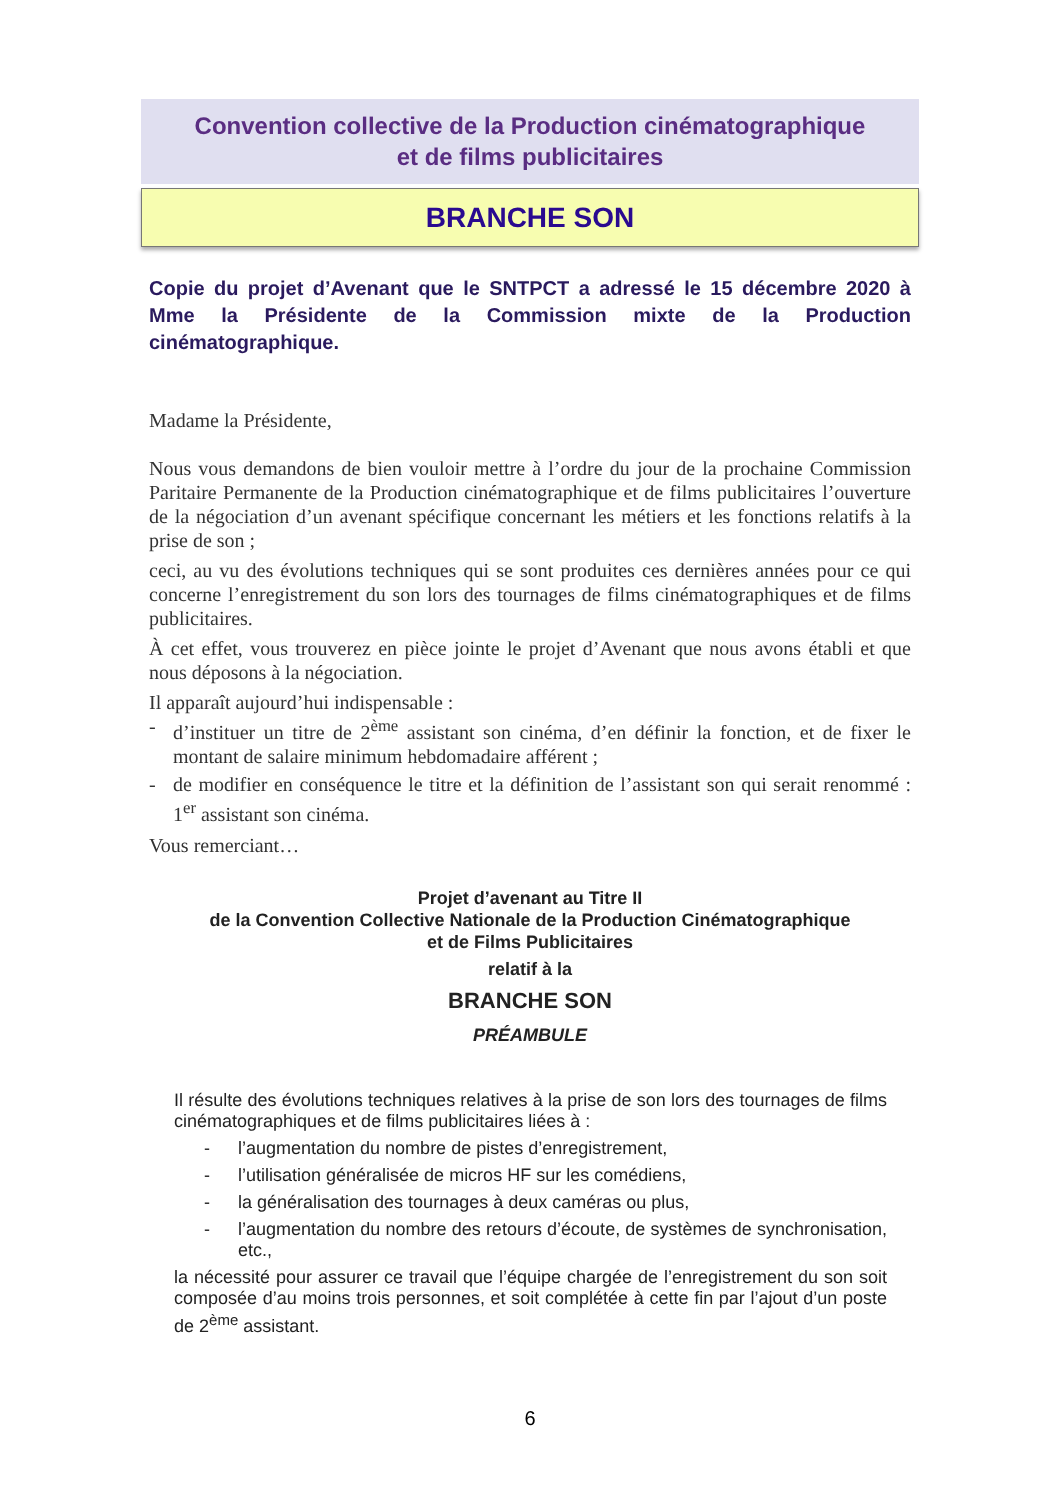Convention collective de la Production cinématographique
et de films publicitaires
BRANCHE SON
Copie du projet d’Avenant que le SNTPCT a adressé le 15 décembre 2020 à Mme la Présidente de la Commission mixte de la Production cinématographique.
Madame la Présidente,
Nous vous demandons de bien vouloir mettre à l’ordre du jour de la prochaine Commission Paritaire Permanente de la Production cinématographique et de films publicitaires l’ouverture de la négociation d’un avenant spécifique concernant les métiers et les fonctions relatifs à la prise de son ;
ceci, au vu des évolutions techniques qui se sont produites ces dernières années pour ce qui concerne l’enregistrement du son lors des tournages de films cinématographiques et de films publicitaires.
À cet effet, vous trouverez en pièce jointe le projet d’Avenant que nous avons établi et que nous déposons à la négociation.
Il apparaît aujourd’hui indispensable :
- d’instituer un titre de 2<sup>ème</sup> assistant son cinéma, d’en définir la fonction, et de fixer le montant de salaire minimum hebdomadaire afférent ;
- de modifier en conséquence le titre et la définition de l’assistant son qui serait renommé : 1<sup>er</sup> assistant son cinéma.
Vous remerciant…
Projet d’avenant au Titre II
de la Convention Collective Nationale de la Production Cinématographique
et de Films Publicitaires
relatif à la
BRANCHE SON
PRÉAMBULE
Il résulte des évolutions techniques relatives à la prise de son lors des tournages de films cinématographiques et de films publicitaires liées à :
- l’augmentation du nombre de pistes d’enregistrement,
- l’utilisation généralisée de micros HF sur les comédiens,
- la généralisation des tournages à deux caméras ou plus,
- l’augmentation du nombre des retours d’écoute, de systèmes de synchronisation, etc.,
la nécessité pour assurer ce travail que l’équipe chargée de l’enregistrement du son soit composée d’au moins trois personnes, et soit complétée à cette fin par l’ajout d’un poste de 2<sup>ème</sup> assistant.
6